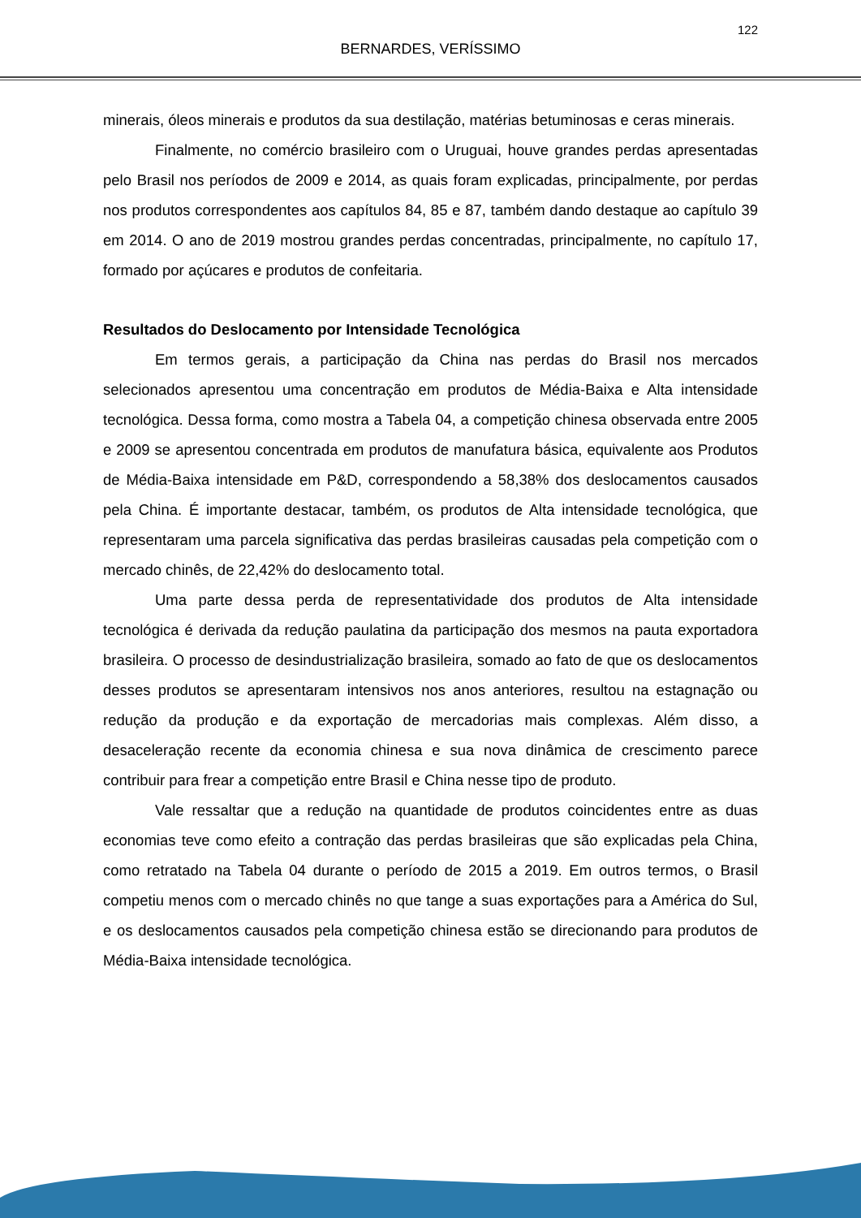122
BERNARDES, VERÍSSIMO
minerais, óleos minerais e produtos da sua destilação, matérias betuminosas e ceras minerais.
Finalmente, no comércio brasileiro com o Uruguai, houve grandes perdas apresentadas pelo Brasil nos períodos de 2009 e 2014, as quais foram explicadas, principalmente, por perdas nos produtos correspondentes aos capítulos 84, 85 e 87, também dando destaque ao capítulo 39 em 2014. O ano de 2019 mostrou grandes perdas concentradas, principalmente, no capítulo 17, formado por açúcares e produtos de confeitaria.
Resultados do Deslocamento por Intensidade Tecnológica
Em termos gerais, a participação da China nas perdas do Brasil nos mercados selecionados apresentou uma concentração em produtos de Média-Baixa e Alta intensidade tecnológica. Dessa forma, como mostra a Tabela 04, a competição chinesa observada entre 2005 e 2009 se apresentou concentrada em produtos de manufatura básica, equivalente aos Produtos de Média-Baixa intensidade em P&D, correspondendo a 58,38% dos deslocamentos causados pela China. É importante destacar, também, os produtos de Alta intensidade tecnológica, que representaram uma parcela significativa das perdas brasileiras causadas pela competição com o mercado chinês, de 22,42% do deslocamento total.
Uma parte dessa perda de representatividade dos produtos de Alta intensidade tecnológica é derivada da redução paulatina da participação dos mesmos na pauta exportadora brasileira. O processo de desindustrialização brasileira, somado ao fato de que os deslocamentos desses produtos se apresentaram intensivos nos anos anteriores, resultou na estagnação ou redução da produção e da exportação de mercadorias mais complexas. Além disso, a desaceleração recente da economia chinesa e sua nova dinâmica de crescimento parece contribuir para frear a competição entre Brasil e China nesse tipo de produto.
Vale ressaltar que a redução na quantidade de produtos coincidentes entre as duas economias teve como efeito a contração das perdas brasileiras que são explicadas pela China, como retratado na Tabela 04 durante o período de 2015 a 2019. Em outros termos, o Brasil competiu menos com o mercado chinês no que tange a suas exportações para a América do Sul, e os deslocamentos causados pela competição chinesa estão se direcionando para produtos de Média-Baixa intensidade tecnológica.